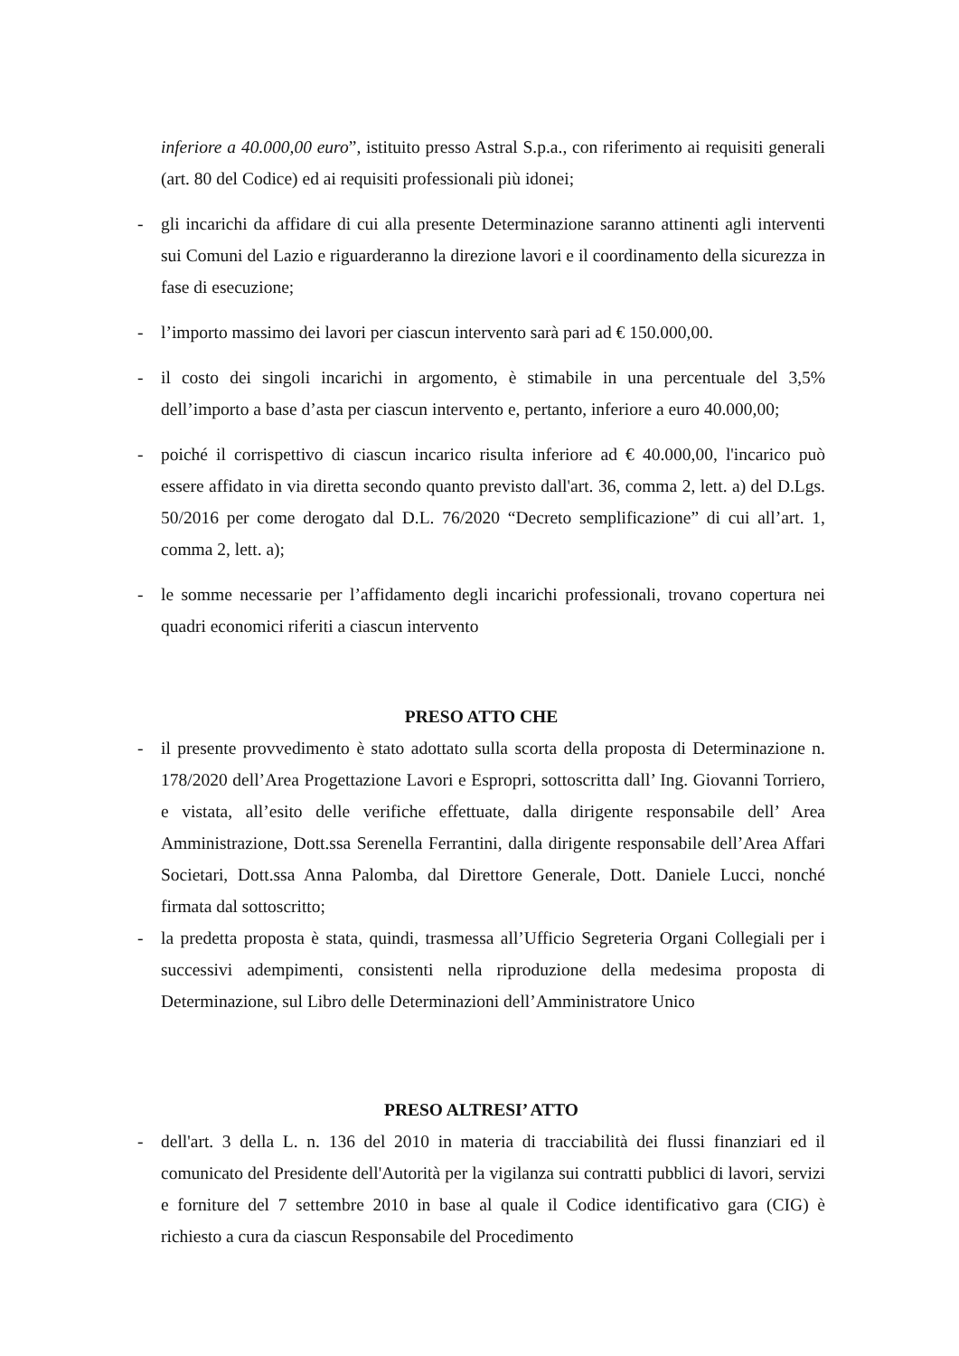inferiore a 40.000,00 euro”, istituito presso Astral S.p.a., con riferimento ai requisiti generali (art. 80 del Codice) ed ai requisiti professionali più idonei;
- gli incarichi da affidare di cui alla presente Determinazione saranno attinenti agli interventi sui Comuni del Lazio e riguarderanno la direzione lavori e il coordinamento della sicurezza in fase di esecuzione;
- l’importo massimo dei lavori per ciascun intervento sarà pari ad € 150.000,00.
- il costo dei singoli incarichi in argomento, è stimabile in una percentuale del 3,5% dell’importo a base d’asta per ciascun intervento e, pertanto, inferiore a euro 40.000,00;
- poiché il corrispettivo di ciascun incarico risulta inferiore ad € 40.000,00, l'incarico può essere affidato in via diretta secondo quanto previsto dall'art. 36, comma 2, lett. a) del D.Lgs. 50/2016 per come derogato dal D.L. 76/2020 “Decreto semplificazione” di cui all’art. 1, comma 2, lett. a);
- le somme necessarie per l’affidamento degli incarichi professionali, trovano copertura nei quadri economici riferiti a ciascun intervento
PRESO ATTO CHE
- il presente provvedimento è stato adottato sulla scorta della proposta di Determinazione n. 178/2020 dell’Area Progettazione Lavori e Espropri, sottoscritta dall’ Ing. Giovanni Torriero, e vistata, all’esito delle verifiche effettuate, dalla dirigente responsabile dell’ Area Amministrazione, Dott.ssa Serenella Ferrantini, dalla dirigente responsabile dell’Area Affari Societari, Dott.ssa Anna Palomba, dal Direttore Generale, Dott. Daniele Lucci, nonché firmata dal sottoscritto;
- la predetta proposta è stata, quindi, trasmessa all’Ufficio Segreteria Organi Collegiali per i successivi adempimenti, consistenti nella riproduzione della medesima proposta di Determinazione, sul Libro delle Determinazioni dell’Amministratore Unico
PRESO ALTRESI’ ATTO
- dell'art. 3 della L. n. 136 del 2010 in materia di tracciabilità dei flussi finanziari ed il comunicato del Presidente dell'Autorità per la vigilanza sui contratti pubblici di lavori, servizi e forniture del 7 settembre 2010 in base al quale il Codice identificativo gara (CIG) è richiesto a cura da ciascun Responsabile del Procedimento